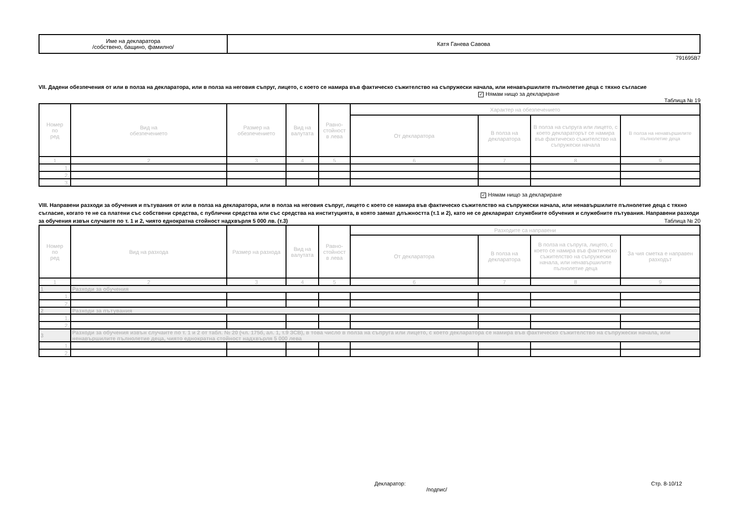| Име на декларатора /собствено, бащино, фамилно/ | Катя Ганева Савова |
791695B7
VII. Дадени обезпечения от или в полза на декларатора, или в полза на неговия съпруг, лицето, с което се намира във фактическо съжителство на съпружески начала, или ненавършилите пълнолетие деца с тяхно съгласие
✓ Нямам нищо за деклариране
Таблица № 19
| Номер по ред | Вид на обезпечението | Размер на обезпечението | Вид на валутата | Равно- стойност в лева | Характер на обезпечението | | | |
| | | | | | От декларатора | В полза на декларатора | В полза на съпруга или лицето, с което деклараторът се намира във фактическо съжителство на съпружески начала | В полза на ненавършилите пълнолетие деца |
| 1 | 2 | 3 | 4 | 5 | 6 | 7 | 8 | 9 |
| 1. | | | | | | | | |
| 2. | | | | | | | | |
| 3. | | | | | | | | |
✓ Нямам нищо за деклариране
VIII. Направени разходи за обучения и пътувания от или в полза на декларатора, или в полза на неговия съпруг, лицето с което се намира във фактическо съжителство на съпружески начала, или ненавършилите пълнолетие деца с тяхно съгласие, когато те не са платени със собствени средства, с публични средства или със средства на институцията, в която заемат длъжността (т.1 и 2), като не се декларират служебните обучения и служебните пътувания. Направени разходи за обучения извън случаите по т. 1 и 2, чиято еднократна стойност надхвърля 5 000 лв. (т.3) Таблица № 20
| Номер по ред | Вид на разхода | Размер на разхода | Вид на валутата | Равно- стойност в лева | Разходите са направени | | | |
| | | | | | От декларатора | В полза на декларатора | В полза на съпруга, лицето, с което се намира във фактическо съжителство на съпружески начала, или ненавършилите пълнолетие деца | За чия сметка е направен разходът |
| 1 | 2 | 3 | 4 | 5 | 6 | 7 | 8 | 9 |
| 1 | Разходи за обучения | | | | | | | |
| 1. | | | | | | | | |
| 2. | | | | | | | | |
| 2 | Разходи за пътувания | | | | | | | |
| 1. | | | | | | | | |
| 2. | | | | | | | | |
| 3 | Разходи за обучения извън случаите по т. 1 и 2 от табл. № 20 (чл. 175б, ал. 1, т.9 ЗСВ), в това число в полза на съпруга или лицето, с което декларатора се намира във фактическо съжителство на съпружески начала, или ненавършилите пълнолетие деца, чиято еднократна стойност надхвърля 5 000 лева | | | | | | | |
| 1. | | | | | | | | |
| 2. | | | | | | | | |
Декларатор:
/подпис/
Стр. 8-10/12